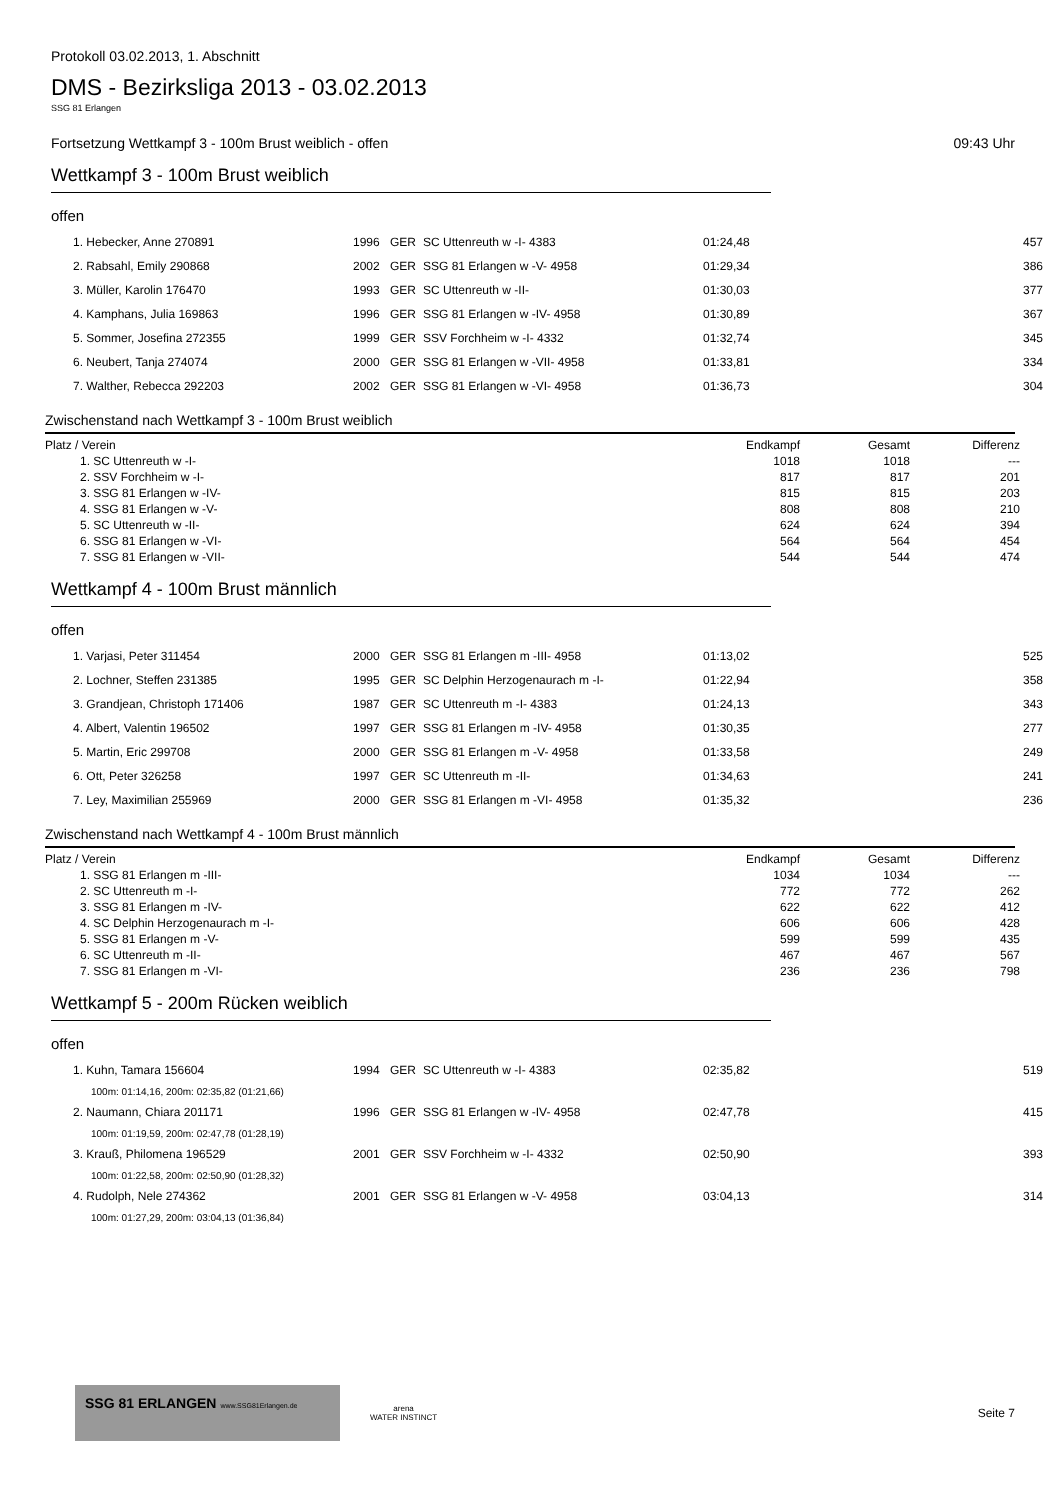Protokoll 03.02.2013, 1. Abschnitt
DMS - Bezirksliga 2013 - 03.02.2013
SSG 81 Erlangen
Fortsetzung Wettkampf 3 - 100m Brust weiblich - offen 09:43 Uhr
Wettkampf 3 - 100m Brust weiblich
offen
| 1. Hebecker, Anne 270891 | 1996 | GER | SC Uttenreuth w -I- 4383 | 01:24,48 | 457 |
| 2. Rabsahl, Emily 290868 | 2002 | GER | SSG 81 Erlangen w -V- 4958 | 01:29,34 | 386 |
| 3. Müller, Karolin 176470 | 1993 | GER | SC Uttenreuth w -II- | 01:30,03 | 377 |
| 4. Kamphans, Julia 169863 | 1996 | GER | SSG 81 Erlangen w -IV- 4958 | 01:30,89 | 367 |
| 5. Sommer, Josefina 272355 | 1999 | GER | SSV Forchheim w -I- 4332 | 01:32,74 | 345 |
| 6. Neubert, Tanja 274074 | 2000 | GER | SSG 81 Erlangen w -VII- 4958 | 01:33,81 | 334 |
| 7. Walther, Rebecca 292203 | 2002 | GER | SSG 81 Erlangen w -VI- 4958 | 01:36,73 | 304 |
Zwischenstand nach Wettkampf 3 - 100m Brust weiblich
| Platz / Verein | Endkampf | Gesamt | Differenz |
| --- | --- | --- | --- |
| 1. SC Uttenreuth w -I- | 1018 | 1018 | --- |
| 2. SSV Forchheim w -I- | 817 | 817 | 201 |
| 3. SSG 81 Erlangen w -IV- | 815 | 815 | 203 |
| 4. SSG 81 Erlangen w -V- | 808 | 808 | 210 |
| 5. SC Uttenreuth w -II- | 624 | 624 | 394 |
| 6. SSG 81 Erlangen w -VI- | 564 | 564 | 454 |
| 7. SSG 81 Erlangen w -VII- | 544 | 544 | 474 |
Wettkampf 4 - 100m Brust männlich
offen
| 1. Varjasi, Peter 311454 | 2000 | GER | SSG 81 Erlangen m -III- 4958 | 01:13,02 | 525 |
| 2. Lochner, Steffen 231385 | 1995 | GER | SC Delphin Herzogenaurach m -I- | 01:22,94 | 358 |
| 3. Grandjean, Christoph 171406 | 1987 | GER | SC Uttenreuth m -I- 4383 | 01:24,13 | 343 |
| 4. Albert, Valentin 196502 | 1997 | GER | SSG 81 Erlangen m -IV- 4958 | 01:30,35 | 277 |
| 5. Martin, Eric 299708 | 2000 | GER | SSG 81 Erlangen m -V- 4958 | 01:33,58 | 249 |
| 6. Ott, Peter 326258 | 1997 | GER | SC Uttenreuth m -II- | 01:34,63 | 241 |
| 7. Ley, Maximilian 255969 | 2000 | GER | SSG 81 Erlangen m -VI- 4958 | 01:35,32 | 236 |
Zwischenstand nach Wettkampf 4 - 100m Brust männlich
| Platz / Verein | Endkampf | Gesamt | Differenz |
| --- | --- | --- | --- |
| 1. SSG 81 Erlangen m -III- | 1034 | 1034 | --- |
| 2. SC Uttenreuth m -I- | 772 | 772 | 262 |
| 3. SSG 81 Erlangen m -IV- | 622 | 622 | 412 |
| 4. SC Delphin Herzogenaurach m -I- | 606 | 606 | 428 |
| 5. SSG 81 Erlangen m -V- | 599 | 599 | 435 |
| 6. SC Uttenreuth m -II- | 467 | 467 | 567 |
| 7. SSG 81 Erlangen m -VI- | 236 | 236 | 798 |
Wettkampf 5 - 200m Rücken weiblich
offen
| 1. Kuhn, Tamara 156604 | 1994 | GER | SC Uttenreuth w -I- 4383 | 02:35,82 | 519 |
| 100m: 01:14,16, 200m: 02:35,82 (01:21,66) | | | | | |
| 2. Naumann, Chiara 201171 | 1996 | GER | SSG 81 Erlangen w -IV- 4958 | 02:47,78 | 415 |
| 100m: 01:19,59, 200m: 02:47,78 (01:28,19) | | | | | |
| 3. Krauß, Philomena 196529 | 2001 | GER | SSV Forchheim w -I- 4332 | 02:50,90 | 393 |
| 100m: 01:22,58, 200m: 02:50,90 (01:28,32) | | | | | |
| 4. Rudolph, Nele 274362 | 2001 | GER | SSG 81 Erlangen w -V- 4958 | 03:04,13 | 314 |
| 100m: 01:27,29, 200m: 03:04,13 (01:36,84) | | | | | |
SSG 81 ERLANGEN www.SSG81Erlangen.de
arena
WATER INSTINCT
Seite 7